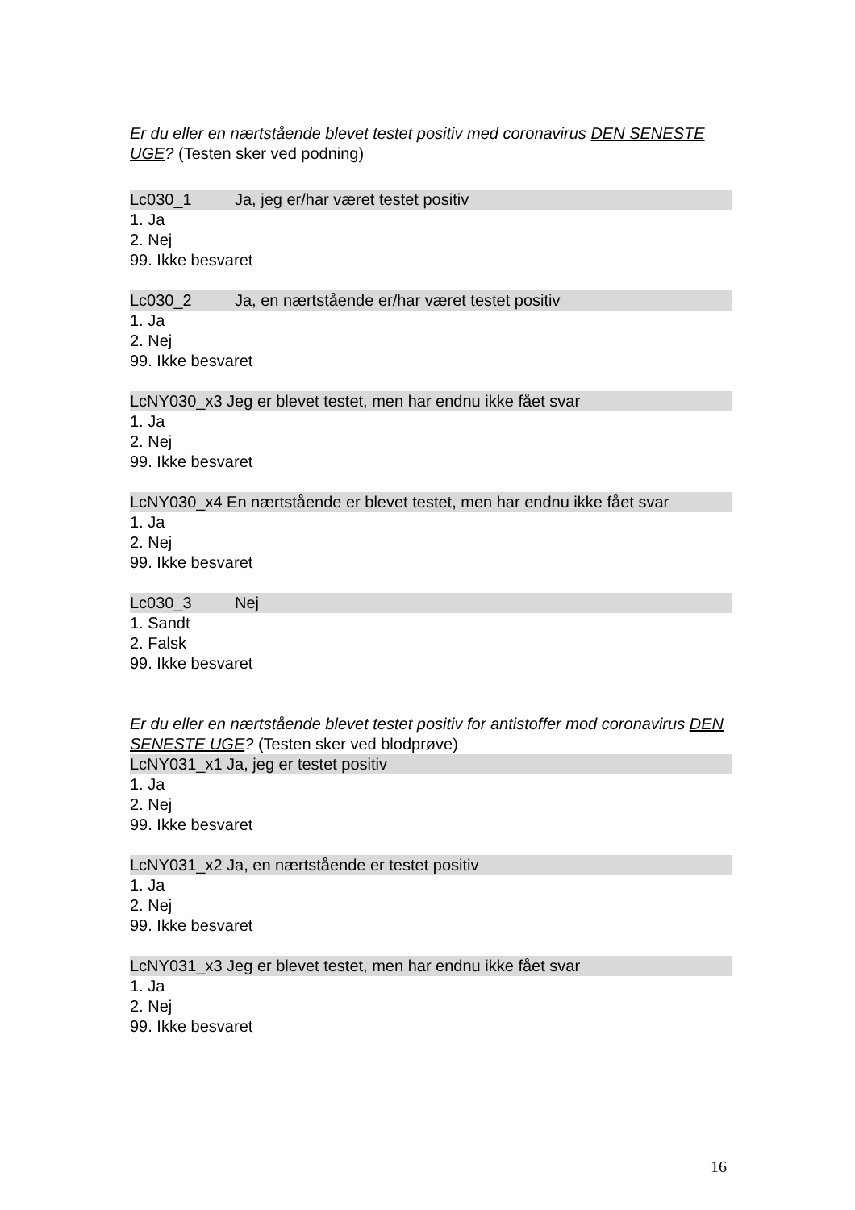Er du eller en nærtstående blevet testet positiv med coronavirus DEN SENESTE UGE? (Testen sker ved podning)
Lc030_1 Ja, jeg er/har været testet positiv
1. Ja
2. Nej
99. Ikke besvaret
Lc030_2 Ja, en nærtstående er/har været testet positiv
1. Ja
2. Nej
99. Ikke besvaret
LcNY030_x3 Jeg er blevet testet, men har endnu ikke fået svar
1. Ja
2. Nej
99. Ikke besvaret
LcNY030_x4 En nærtstående er blevet testet, men har endnu ikke fået svar
1. Ja
2. Nej
99. Ikke besvaret
Lc030_3 Nej
1. Sandt
2. Falsk
99. Ikke besvaret
Er du eller en nærtstående blevet testet positiv for antistoffer mod coronavirus DEN SENESTE UGE? (Testen sker ved blodprøve)
LcNY031_x1 Ja, jeg er testet positiv
1. Ja
2. Nej
99. Ikke besvaret
LcNY031_x2 Ja, en nærtstående er testet positiv
1. Ja
2. Nej
99. Ikke besvaret
LcNY031_x3 Jeg er blevet testet, men har endnu ikke fået svar
1. Ja
2. Nej
99. Ikke besvaret
16